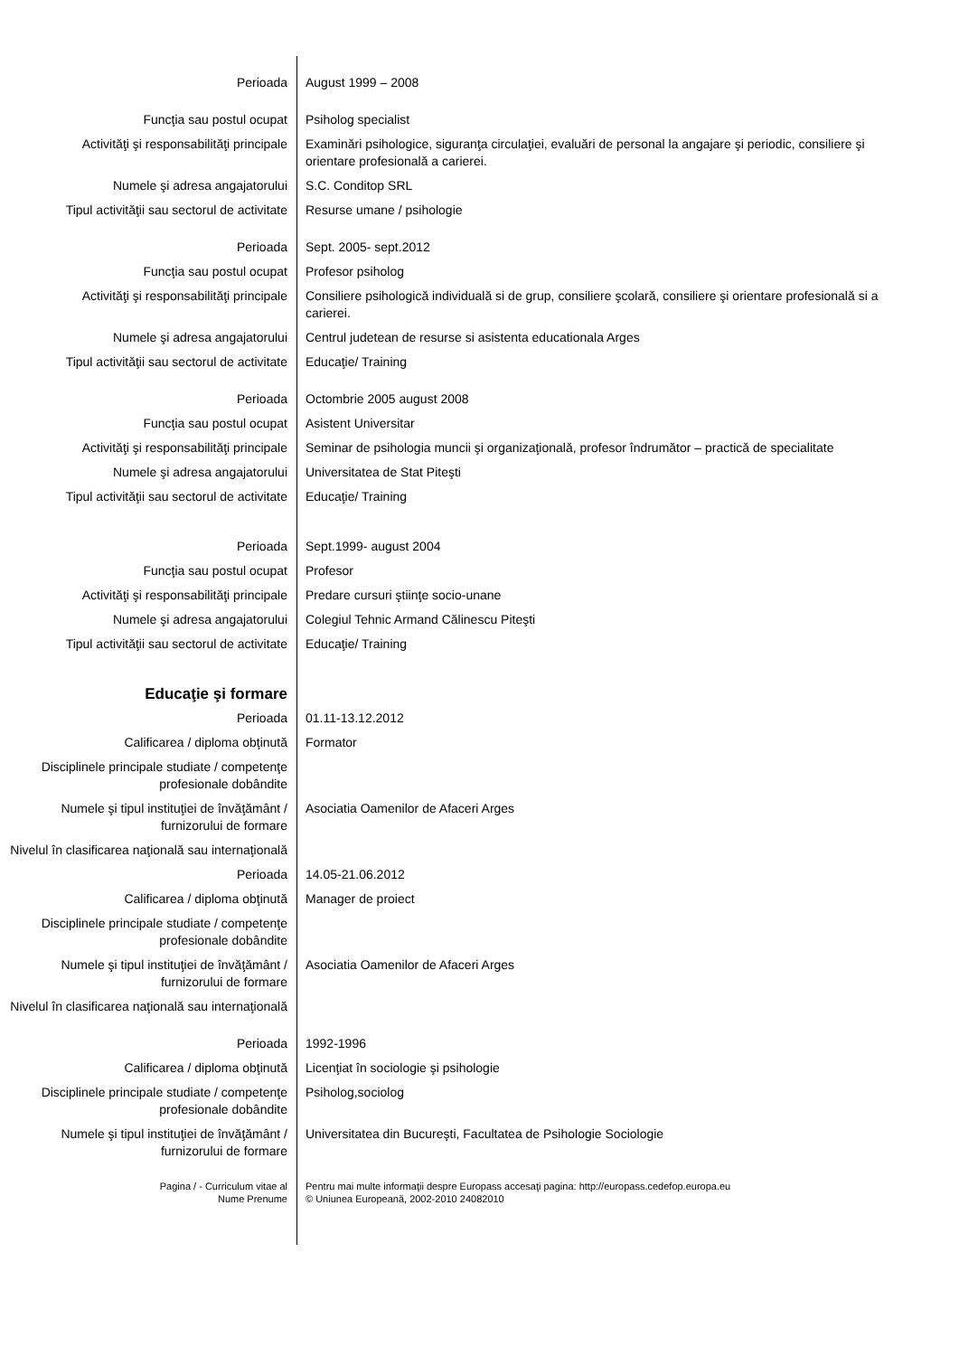| Perioada | August 1999 – 2008 |
| Funcţia sau postul ocupat | Psiholog specialist |
| Activităţi şi responsabilităţi principale | Examinări psihologice, siguranţa circulaţiei, evaluări de personal la angajare şi periodic, consiliere şi orientare profesională a carierei. |
| Numele şi adresa angajatorului | S.C. Conditop SRL |
| Tipul activităţii sau sectorul de activitate | Resurse umane / psihologie |
| Perioada | Sept. 2005- sept.2012 |
| Funcţia sau postul ocupat | Profesor psiholog |
| Activităţi şi responsabilităţi principale | Consiliere psihologică individuală si de grup, consiliere şcolară, consiliere şi orientare profesională si a carierei. |
| Numele şi adresa angajatorului | Centrul judetean de resurse si asistenta educationala Arges |
| Tipul activităţii sau sectorul de activitate | Educaţie/ Training |
| Perioada | Octombrie 2005 august 2008 |
| Funcţia sau postul ocupat | Asistent Universitar |
| Activităţi şi responsabilităţi principale | Seminar de psihologia muncii şi organizaţională, profesor îndrumător – practică de specialitate |
| Numele şi adresa angajatorului | Universitatea de Stat Piteşti |
| Tipul activităţii sau sectorul de activitate | Educaţie/ Training |
| Perioada | Sept.1999- august 2004 |
| Funcţia sau postul ocupat | Profesor |
| Activităţi şi responsabilităţi principale | Predare cursuri ştiinţe socio-unane |
| Numele şi adresa angajatorului | Colegiul Tehnic Armand Călinescu Piteşti |
| Tipul activităţii sau sectorul de activitate | Educaţie/ Training |
| Educaţie şi formare | |
| Perioada | 01.11-13.12.2012 |
| Calificarea / diploma obţinută | Formator |
| Disciplinele principale studiate / competenţe profesionale dobândite | |
| Numele şi tipul instituţiei de învăţământ / furnizorului de formare | Asociatia Oamenilor de Afaceri Arges |
| Nivelul în clasificarea naţională sau internaţională | |
| Perioada | 14.05-21.06.2012 |
| Calificarea / diploma obţinută | Manager de proiect |
| Disciplinele principale studiate / competenţe profesionale dobândite | |
| Numele şi tipul instituţiei de învăţământ / furnizorului de formare | Asociatia Oamenilor de Afaceri Arges |
| Nivelul în clasificarea naţională sau internaţională | |
| Perioada | 1992-1996 |
| Calificarea / diploma obţinută | Licenţiat în sociologie şi psihologie |
| Disciplinele principale studiate / competenţe profesionale dobândite | Psiholog,sociolog |
| Numele şi tipul instituţiei de învăţământ / furnizorului de formare | Universitatea din Bucureşti, Facultatea de Psihologie Sociologie |
| Pagina / - Curriculum vitae al Nume Prenume | Pentru mai multe informaţii despre Europass accesaţi pagina: http://europass.cedefop.europa.eu © Uniunea Europeană, 2002-2010 24082010 |